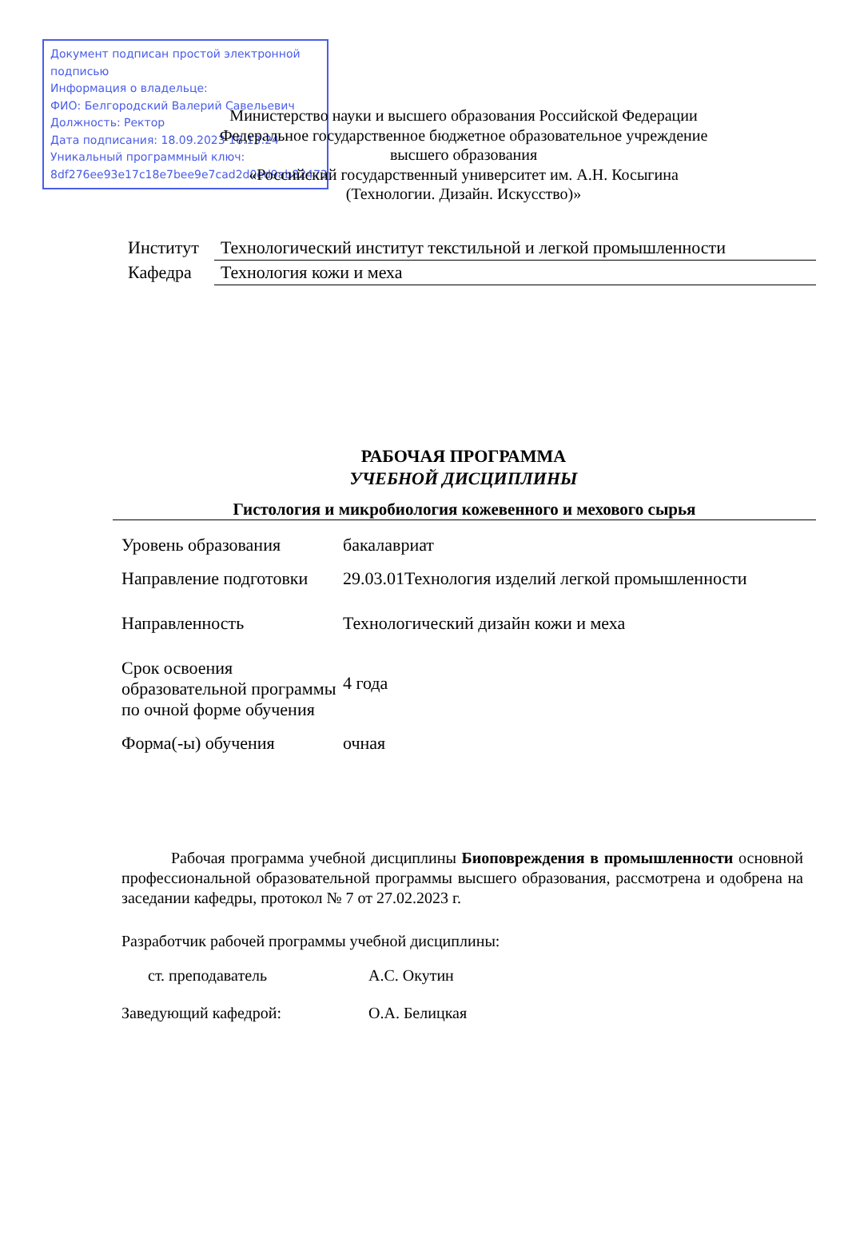Документ подписан простой электронной подписью
Информация о владельце:
ФИО: Белгородский Валерий Савельевич
Должность: Ректор
Дата подписания: 18.09.2023 16:13:24
Уникальный программный ключ:
8df276ee93e17c18e7bee9e7cad2d0ed9ab82473
Министерство науки и высшего образования Российской Федерации
Федеральное государственное бюджетное образовательное учреждение
высшего образования
«Российский государственный университет им. А.Н. Косыгина
(Технологии. Дизайн. Искусство)»
| Институт | Технологический институт текстильной и легкой промышленности |
| Кафедра | Технология кожи и меха |
РАБОЧАЯ ПРОГРАММА
УЧЕБНОЙ ДИСЦИПЛИНЫ
Гистология и микробиология кожевенного и мехового сырья
| Уровень образования | бакалавриат |
| Направление подготовки | 29.03.01Технология изделий легкой промышленности |
| Направленность | Технологический дизайн кожи и меха |
| Срок освоения образовательной программы по очной форме обучения | 4 года |
| Форма(-ы) обучения | очная |
Рабочая программа учебной дисциплины Биоповреждения в промышленности основной профессиональной образовательной программы высшего образования, рассмотрена и одобрена на заседании кафедры, протокол № 7 от 27.02.2023 г.
Разработчик рабочей программы учебной дисциплины:
| ст. преподаватель | А.С. Окутин |
| Заведующий кафедрой: | О.А. Белицкая |